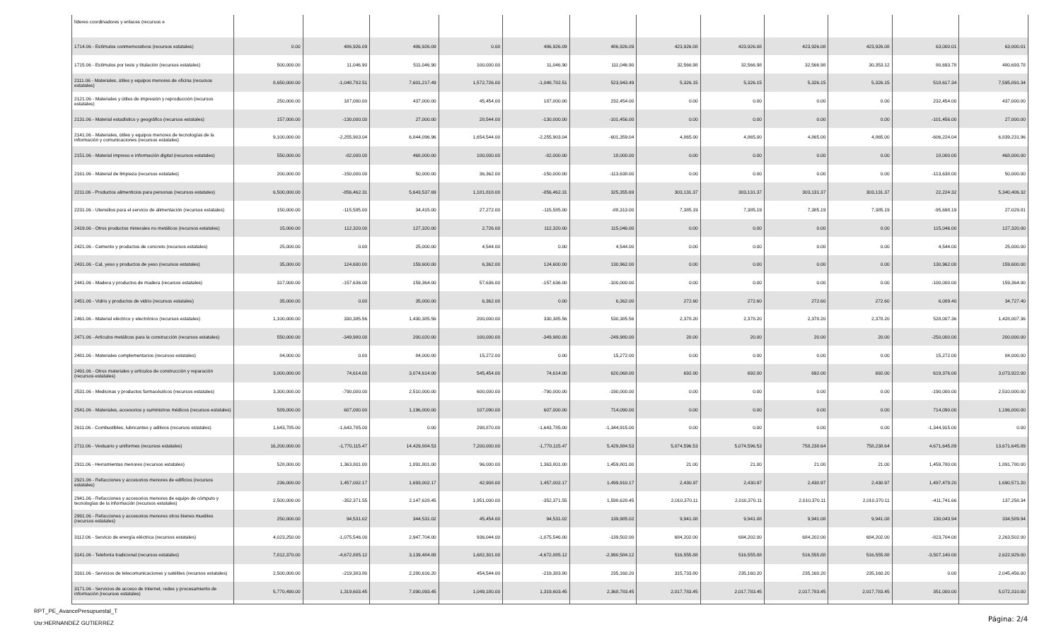| líderes coordinadores y enlaces (recursos e | | | | | | | | | | | | |
| 1714.06 - Estímulos conmemorativos (recursos estatales) | 0.00 | 486,926.09 | 486,926.09 | 0.00 | 486,926.09 | 486,926.09 | 423,926.08 | 423,926.08 | 423,926.08 | 423,926.08 | 63,000.01 | 63,000.01 |
| 1715.06 - Estímulos por tesis y titulación (recursos estatales) | 500,000.00 | 11,046.90 | 511,046.90 | 100,000.00 | 11,046.90 | 111,046.90 | 32,566.98 | 32,566.98 | 32,566.98 | 30,353.12 | 80,693.78 | 480,693.78 |
| 2111.06 - Materiales, útiles y equipos menores de oficina (recursos estatales) | 8,650,000.00 | -1,048,782.51 | 7,601,217.49 | 1,572,726.00 | -1,048,782.51 | 523,943.49 | 5,326.15 | 5,326.15 | 5,326.15 | 5,326.15 | 518,617.34 | 7,595,891.34 |
| 2121.06 - Materiales y útiles de impresión y reproducción (recursos estatales) | 250,000.00 | 187,000.00 | 437,000.00 | 45,454.00 | 187,000.00 | 232,454.00 | 0.00 | 0.00 | 0.00 | 0.00 | 232,454.00 | 437,000.00 |
| 2131.06 - Material estadístico y geográfico (recursos estatales) | 157,000.00 | -130,000.00 | 27,000.00 | 28,544.00 | -130,000.00 | -101,456.00 | 0.00 | 0.00 | 0.00 | 0.00 | -101,456.00 | 27,000.00 |
| 2141.06 - Materiales, útiles y equipos menores de tecnologías de la información y comunicaciones (recursos estatales) | 9,100,000.00 | -2,255,903.04 | 6,844,096.96 | 1,654,544.00 | -2,255,903.04 | -601,359.04 | 4,865.00 | 4,865.00 | 4,865.00 | 4,865.00 | -606,224.04 | 6,839,231.96 |
| 2151.06 - Material impreso e información digital (recursos estatales) | 550,000.00 | -82,000.00 | 468,000.00 | 100,000.00 | -82,000.00 | 18,000.00 | 0.00 | 0.00 | 0.00 | 0.00 | 18,000.00 | 468,000.00 |
| 2161.06 - Material de limpieza (recursos estatales) | 200,000.00 | -150,000.00 | 50,000.00 | 36,362.00 | -150,000.00 | -113,638.00 | 0.00 | 0.00 | 0.00 | 0.00 | -113,638.00 | 50,000.00 |
| 2211.06 - Productos alimenticios para personas (recursos estatales) | 6,500,000.00 | -856,462.31 | 5,643,537.69 | 1,181,818.00 | -856,462.31 | 325,355.69 | 303,131.37 | 303,131.37 | 303,131.37 | 303,131.37 | 22,224.32 | 5,340,406.32 |
| 2231.06 - Utensilios para el servicio de alimentación (recursos estatales) | 150,000.00 | -115,585.00 | 34,415.00 | 27,272.00 | -115,585.00 | -88,313.00 | 7,385.19 | 7,385.19 | 7,385.19 | 7,385.19 | -95,698.19 | 27,029.81 |
| 2419.06 - Otros productos minerales no metálicos (recursos estatales) | 15,000.00 | 112,320.00 | 127,320.00 | 2,726.00 | 112,320.00 | 115,046.00 | 0.00 | 0.00 | 0.00 | 0.00 | 115,046.00 | 127,320.00 |
| 2421.06 - Cemento y productos de concreto (recursos estatales) | 25,000.00 | 0.00 | 25,000.00 | 4,544.00 | 0.00 | 4,544.00 | 0.00 | 0.00 | 0.00 | 0.00 | 4,544.00 | 25,000.00 |
| 2431.06 - Cal, yeso y productos de yeso (recursos estatales) | 35,000.00 | 124,600.00 | 159,600.00 | 6,362.00 | 124,600.00 | 130,962.00 | 0.00 | 0.00 | 0.00 | 0.00 | 130,962.00 | 159,600.00 |
| 2441.06 - Madera y productos de madera (recursos estatales) | 317,000.00 | -157,636.00 | 159,364.00 | 57,636.00 | -157,636.00 | -100,000.00 | 0.00 | 0.00 | 0.00 | 0.00 | -100,000.00 | 159,364.00 |
| 2451.06 - Vidrio y productos de vidrio (recursos estatales) | 35,000.00 | 0.00 | 35,000.00 | 6,362.00 | 0.00 | 6,362.00 | 272.60 | 272.60 | 272.60 | 272.60 | 6,089.40 | 34,727.40 |
| 2461.06 - Material eléctrico y electrónico (recursos estatales) | 1,100,000.00 | 330,385.56 | 1,430,385.56 | 200,000.00 | 330,385.56 | 530,385.56 | 2,378.20 | 2,378.20 | 2,378.20 | 2,378.20 | 528,007.36 | 1,428,007.36 |
| 2471.06 - Artículos metálicos para la construcción (recursos estatales) | 550,000.00 | -349,980.00 | 200,020.00 | 100,000.00 | -349,980.00 | -249,980.00 | 20.00 | 20.00 | 20.00 | 20.00 | -250,000.00 | 200,000.00 |
| 2481.06 - Materiales complementarios (recursos estatales) | 84,000.00 | 0.00 | 84,000.00 | 15,272.00 | 0.00 | 15,272.00 | 0.00 | 0.00 | 0.00 | 0.00 | 15,272.00 | 84,000.00 |
| 2491.06 - Otros materiales y artículos de construcción y reparación (recursos estatales) | 3,000,000.00 | 74,614.00 | 3,074,614.00 | 545,454.00 | 74,614.00 | 620,068.00 | 692.00 | 692.00 | 692.00 | 692.00 | 619,376.00 | 3,073,922.00 |
| 2531.06 - Medicinas y productos farmacéuticos (recursos estatales) | 3,300,000.00 | -790,000.00 | 2,510,000.00 | 600,000.00 | -790,000.00 | -190,000.00 | 0.00 | 0.00 | 0.00 | 0.00 | -190,000.00 | 2,510,000.00 |
| 2541.06 - Materiales, accesorios y suministros médicos (recursos estatales) | 589,000.00 | 607,000.00 | 1,196,000.00 | 107,090.00 | 607,000.00 | 714,090.00 | 0.00 | 0.00 | 0.00 | 0.00 | 714,090.00 | 1,196,000.00 |
| 2611.06 - Combustibles, lubricantes y aditivos (recursos estatales) | 1,643,785.00 | -1,643,785.00 | 0.00 | 298,870.00 | -1,643,785.00 | -1,344,915.00 | 0.00 | 0.00 | 0.00 | 0.00 | -1,344,915.00 | 0.00 |
| 2711.06 - Vestuario y uniformes (recursos estatales) | 16,200,000.00 | -1,770,115.47 | 14,429,884.53 | 7,200,000.00 | -1,770,115.47 | 5,429,884.53 | 5,074,596.53 | 5,074,596.53 | 758,238.64 | 758,238.64 | 4,671,645.89 | 13,671,645.89 |
| 2911.06 - Herramientas menores (recursos estatales) | 528,000.00 | 1,363,801.00 | 1,891,801.00 | 96,000.00 | 1,363,801.00 | 1,459,801.00 | 21.00 | 21.00 | 21.00 | 21.00 | 1,459,780.00 | 1,891,780.00 |
| 2921.06 - Refacciones y accesorios menores de edificios (recursos estatales) | 236,000.00 | 1,457,002.17 | 1,693,002.17 | 42,908.00 | 1,457,002.17 | 1,499,910.17 | 2,430.97 | 2,430.97 | 2,430.97 | 2,430.97 | 1,497,479.20 | 1,690,571.20 |
| 2941.06 - Refacciones y accesorios menores de equipo de cómputo y tecnologías de la información (recursos estatales) | 2,500,000.00 | -352,371.55 | 2,147,628.45 | 1,951,000.00 | -352,371.55 | 1,598,628.45 | 2,010,370.11 | 2,010,370.11 | 2,010,370.11 | 2,010,370.11 | -411,741.66 | 137,258.34 |
| 2991.06 - Refacciones y accesorios menores otros bienes muebles (recursos estatales) | 250,000.00 | 94,531.02 | 344,531.02 | 45,454.00 | 94,531.02 | 139,985.02 | 9,941.08 | 9,941.08 | 9,941.08 | 9,941.08 | 130,043.94 | 334,589.94 |
| 3112.06 - Servicio de energía eléctrica (recursos estatales) | 4,023,250.00 | -1,075,546.00 | 2,947,704.00 | 936,044.00 | -1,075,546.00 | -139,502.00 | 684,202.00 | 684,202.00 | 684,202.00 | 684,202.00 | -823,704.00 | 2,263,502.00 |
| 3141.06 - Telefonía tradicional (recursos estatales) | 7,812,370.00 | -4,672,885.12 | 3,139,484.88 | 1,682,301.00 | -4,672,885.12 | -2,990,584.12 | 516,555.88 | 516,555.88 | 516,555.88 | 516,555.88 | -3,507,140.00 | 2,622,929.00 |
| 3161.06 - Servicios de telecomunicaciones y satélites (recursos estatales) | 2,500,000.00 | -219,383.80 | 2,280,616.20 | 454,544.00 | -219,383.80 | 235,160.20 | 315,733.80 | 235,160.20 | 235,160.20 | 235,160.20 | 0.00 | 2,045,456.00 |
| 3171.06 - Servicios de acceso de Internet, redes y procesamiento de información (recursos estatales) | 5,770,490.00 | 1,319,603.45 | 7,090,093.45 | 1,049,180.00 | 1,319,603.45 | 2,368,783.45 | 2,017,783.45 | 2,017,783.45 | 2,017,783.45 | 2,017,783.45 | 351,000.00 | 5,072,310.00 |
RPT_PE_AvancePresupuestal_T
Usr:HERNANDEZ GUTIERREZ
Página: 2/4